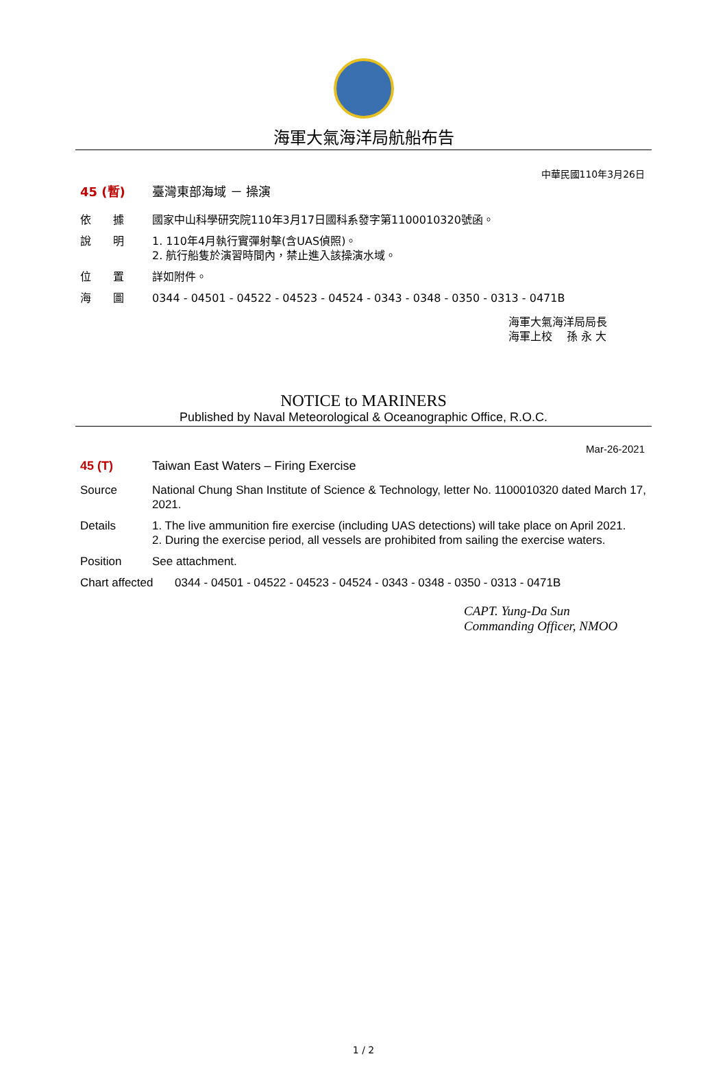海軍大氣海洋局航船布告
中華民國110年3月26日
45 (暫) 臺灣東部海域 － 操演
依　　據 國家中山科學研究院110年3月17日國科系發字第1100010320號函。
說　　明 1. 110年4月執行實彈射擊(含UAS偵照)。
2. 航行船隻於演習時間內，禁止進入該操演水域。
位　　置 詳如附件。
海　　圖 0344 - 04501 - 04522 - 04523 - 04524 - 0343 - 0348 - 0350 - 0313 - 0471B
海軍大氣海洋局局長
海軍上校　 孫 永 大
NOTICE to MARINERS
Published by Naval Meteorological & Oceanographic Office, R.O.C.
Mar-26-2021
45 (T) Taiwan East Waters – Firing Exercise
Source National Chung Shan Institute of Science & Technology, letter No. 1100010320 dated March 17, 2021.
Details 1. The live ammunition fire exercise (including UAS detections) will take place on April 2021.
2. During the exercise period, all vessels are prohibited from sailing the exercise waters.
Position See attachment.
Chart affected
0344 - 04501 - 04522 - 04523 - 04524 - 0343 - 0348 - 0350 - 0313 - 0471B
CAPT. Yung-Da Sun
Commanding Officer, NMOO
1 / 2